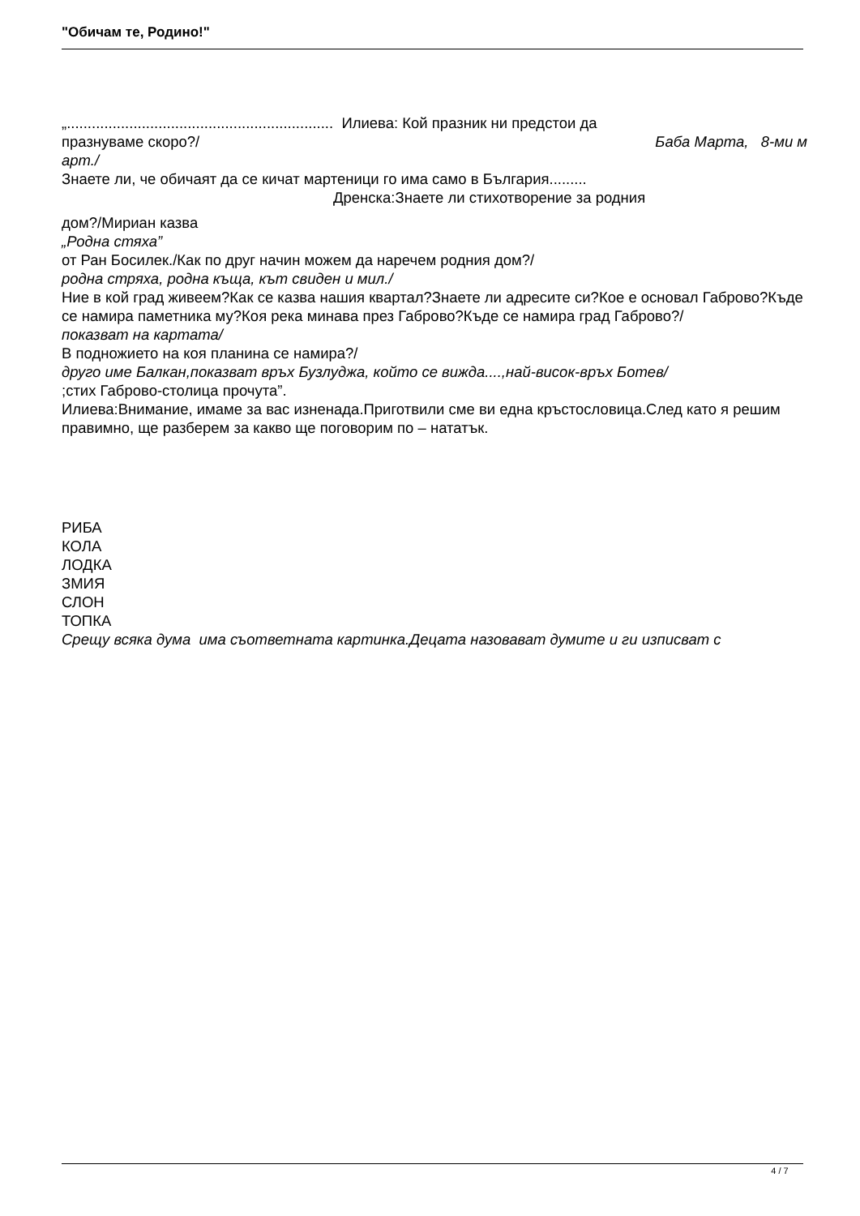"Обичам те, Родино!"
„................................................................ Илиева: Кой празник ни предстои да
празнуваме скоро?/ Баба Марта, 8-ми м
арт./
Знаете ли, че обичаят да се кичат мартеници го има само в България.........
Дренска:Знаете ли стихотворение за родния
дом?/Мириан казва
„Родна стяха”
от Ран Босилек./Как по друг начин можем да наречем родния дом?/
родна стряха, родна къща, кът свиден и мил./
Ние в кой град живеем?Как се казва нашия квартал?Знаете ли адресите си?Кое е основал Габрово?Къде се намира паметника му?Коя река минава през Габрово?Къде се намира град Габрово?/
показват на картата/
В подножието на коя планина се намира?/
друго име Балкан,показват връх Бузлуджа, който се вижда....,най-висок-връх Ботев/
;стих Габрово-столица прочута”.
Илиева:Внимание, имаме за вас изненада.Приготвили сме ви една кръстословица.След като я решим правимно, ще разберем за какво ще поговорим по – нататък.
РИБА
КОЛА
ЛОДКА
ЗМИЯ
СЛОН
ТОПКА
Срещу всяка дума има съответната картинка.Децата назовават думите и ги изписват с
4 / 7